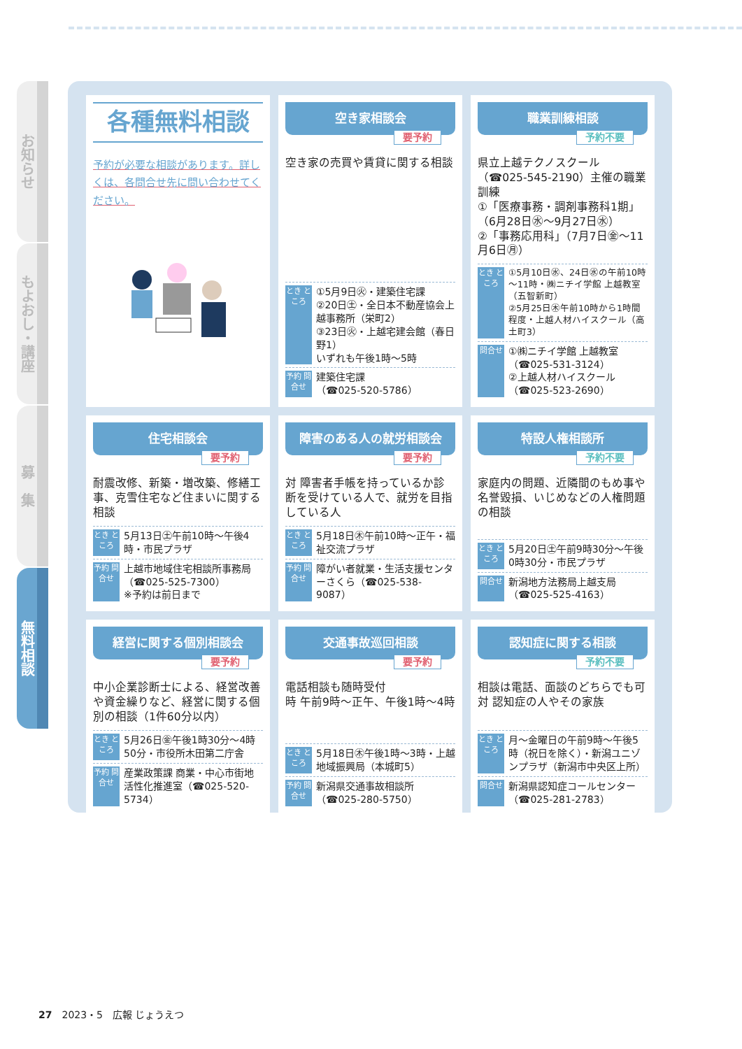お知らせ
もよおし・講座
募　集
無料相談
各種無料相談
予約が必要な相談があります。詳しくは、各問合せ先に問い合わせてください。
空き家相談会
要予約
空き家の売買や賃貸に関する相談
とき ところ ①5月9日㊋・建築住宅課
②20日㊏・全日本不動産協会上越事務所（栄町2）
③23日㊋・上越宅建会館（春日野1）
いずれも午後1時～5時
予約 問合せ 建築住宅課
（☎025-520-5786）
職業訓練相談
予約不要
県立上越テクノスクール（☎025-545-2190）主催の職業訓練
①「医療事務・調剤事務科1期」（6月28日㊌～9月27日㊌）
②「事務応用科」（7月7日㊎～11月6日㊊）
とき ところ ①5月10日㊌、24日㊌の午前10時～11時・㈱ニチイ学館 上越教室（五智新町）
②5月25日㊍午前10時から1時間程度・上越人材ハイスクール（高土町3）
問合せ ①㈱ニチイ学館 上越教室（☎025-531-3124）
②上越人材ハイスクール（☎025-523-2690）
住宅相談会
要予約
耐震改修、新築・増改築、修繕工事、克雪住宅など住まいに関する相談
とき ところ 5月13日㊏午前10時～午後4時・市民プラザ
予約 問合せ 上越市地域住宅相談所事務局（☎025-525-7300）
※予約は前日まで
障害のある人の就労相談会
要予約
対 障害者手帳を持っているか診断を受けている人で、就労を目指している人
とき ところ 5月18日㊍午前10時～正午・福祉交流プラザ
予約 問合せ 障がい者就業・生活支援センターさくら（☎025-538-9087）
特設人権相談所
予約不要
家庭内の問題、近隣間のもめ事や名誉毀損、いじめなどの人権問題の相談
とき ところ 5月20日㊏午前9時30分～午後0時30分・市民プラザ
問合せ 新潟地方法務局上越支局（☎025-525-4163）
経営に関する個別相談会
要予約
中小企業診断士による、経営改善や資金繰りなど、経営に関する個別の相談（1件60分以内）
とき ところ 5月26日㊎午後1時30分～4時50分・市役所木田第二庁舎
予約 問合せ 産業政策課 商業・中心市街地活性化推進室（☎025-520-5734）
交通事故巡回相談
要予約
電話相談も随時受付
時 午前9時～正午、午後1時～4時
とき ところ 5月18日㊍午後1時～3時・上越地域振興局（本城町5）
予約 問合せ 新潟県交通事故相談所（☎025-280-5750）
認知症に関する相談
予約不要
相談は電話、面談のどちらでも可
対 認知症の人やその家族
とき ところ 月～金曜日の午前9時～午後5時（祝日を除く）・新潟ユニゾンプラザ（新潟市中央区上所）
問合せ 新潟県認知症コールセンター（☎025-281-2783）
27　2023・5　広報 じょうえつ